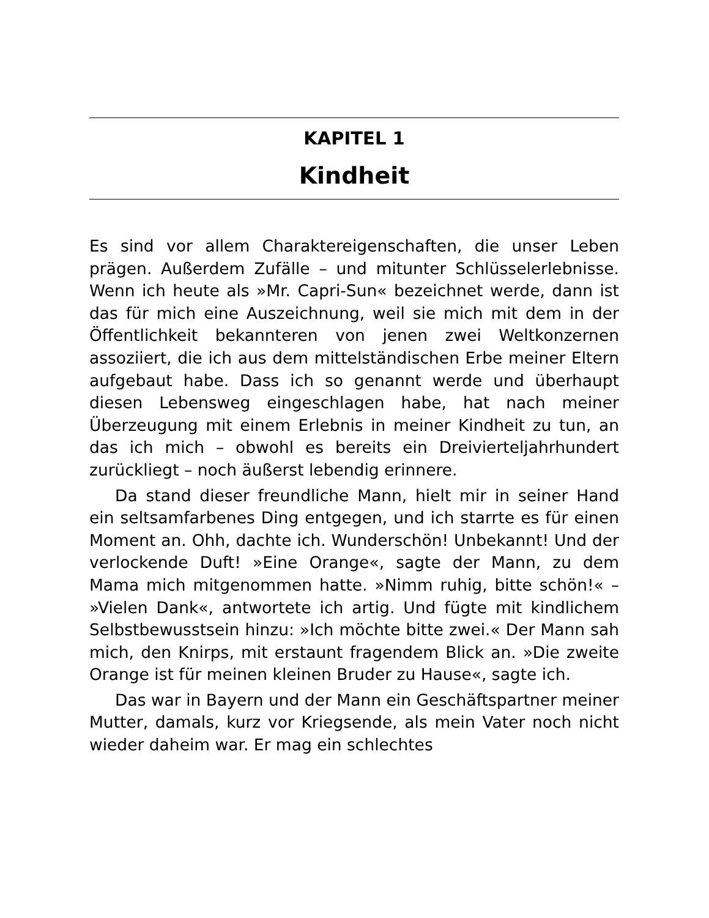KAPITEL 1
Kindheit
Es sind vor allem Charaktereigenschaften, die unser Leben prägen. Außerdem Zufälle – und mitunter Schlüsselerlebnisse. Wenn ich heute als »Mr. Capri-Sun« bezeichnet werde, dann ist das für mich eine Auszeichnung, weil sie mich mit dem in der Öffentlichkeit bekannteren von jenen zwei Weltkonzernen assoziiert, die ich aus dem mittelständischen Erbe meiner Eltern aufgebaut habe. Dass ich so genannt werde und überhaupt diesen Lebensweg eingeschlagen habe, hat nach meiner Überzeugung mit einem Erlebnis in meiner Kindheit zu tun, an das ich mich – obwohl es bereits ein Dreivierteljahrhundert zurückliegt – noch äußerst lebendig erinnere.
Da stand dieser freundliche Mann, hielt mir in seiner Hand ein seltsamfarbenes Ding entgegen, und ich starrte es für einen Moment an. Ohh, dachte ich. Wunderschön! Unbekannt! Und der verlockende Duft! »Eine Orange«, sagte der Mann, zu dem Mama mich mitgenommen hatte. »Nimm ruhig, bitte schön!« – »Vielen Dank«, antwortete ich artig. Und fügte mit kindlichem Selbstbewusstsein hinzu: »Ich möchte bitte zwei.« Der Mann sah mich, den Knirps, mit erstaunt fragendem Blick an. »Die zweite Orange ist für meinen kleinen Bruder zu Hause«, sagte ich.
Das war in Bayern und der Mann ein Geschäftspartner meiner Mutter, damals, kurz vor Kriegsende, als mein Vater noch nicht wieder daheim war. Er mag ein schlechtes